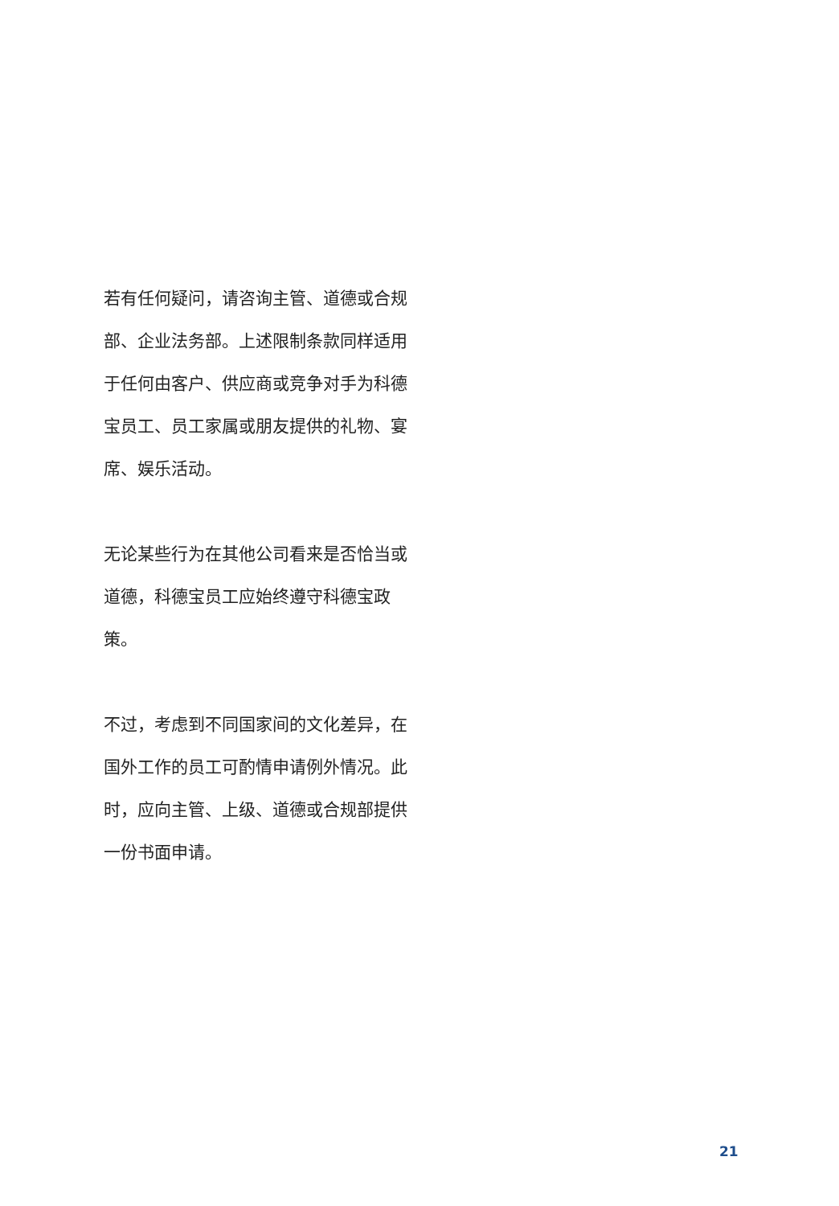若有任何疑问，请咨询主管、道德或合规部、企业法务部。上述限制条款同样适用于任何由客户、供应商或竞争对手为科德宝员工、员工家属或朋友提供的礼物、宴席、娱乐活动。
无论某些行为在其他公司看来是否恰当或道德，科德宝员工应始终遵守科德宝政策。
不过，考虑到不同国家间的文化差异，在国外工作的员工可酌情申请例外情况。此时，应向主管、上级、道德或合规部提供一份书面申请。
21